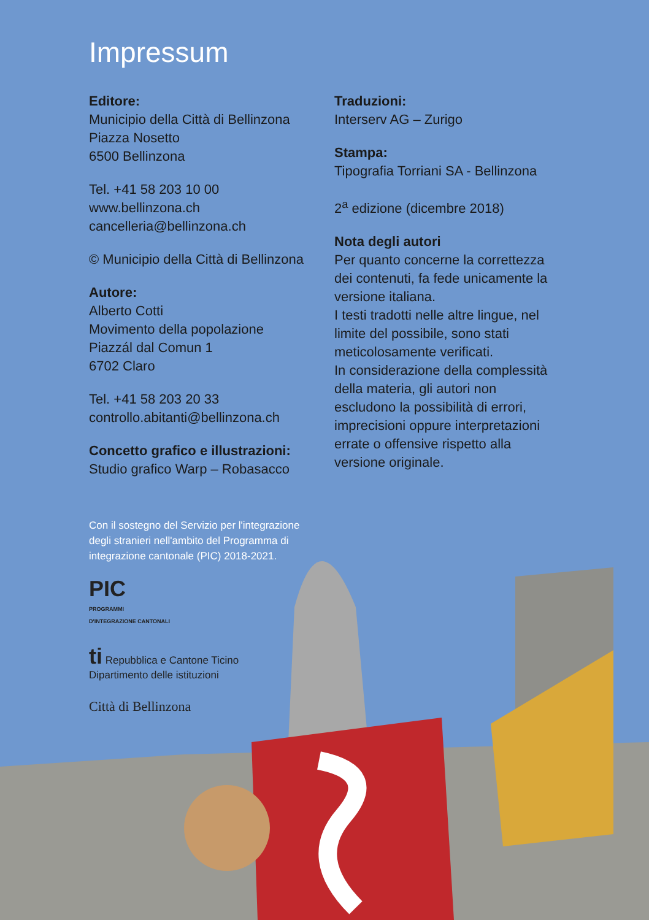Impressum
Editore:
Municipio della Città di Bellinzona
Piazza Nosetto
6500 Bellinzona
Tel. +41 58 203 10 00
www.bellinzona.ch
cancelleria@bellinzona.ch
© Municipio della Città di Bellinzona
Autore:
Alberto Cotti
Movimento della popolazione
Piazzál dal Comun 1
6702 Claro
Tel. +41 58 203 20 33
controllo.abitanti@bellinzona.ch
Concetto grafico e illustrazioni:
Studio grafico Warp – Robasacco
Traduzioni:
Interserv AG – Zurigo
Stampa:
Tipografia Torriani SA - Bellinzona
2<sup>a</sup> edizione (dicembre 2018)
Nota degli autori
Per quanto concerne la correttezza dei contenuti, fa fede unicamente la versione italiana.
I testi tradotti nelle altre lingue, nel limite del possibile, sono stati meticolosamente verificati.
In considerazione della complessità della materia, gli autori non escludono la possibilità di errori, imprecisioni oppure interpretazioni errate o offensive rispetto alla versione originale.
Con il sostegno del Servizio per l'integrazione degli stranieri nell'ambito del Programma di integrazione cantonale (PIC) 2018-2021.
PIC
PROGRAMMI
D'INTEGRAZIONE CANTONALI
ti Repubblica e Cantone Ticino
Dipartimento delle istituzioni
Città di Bellinzona